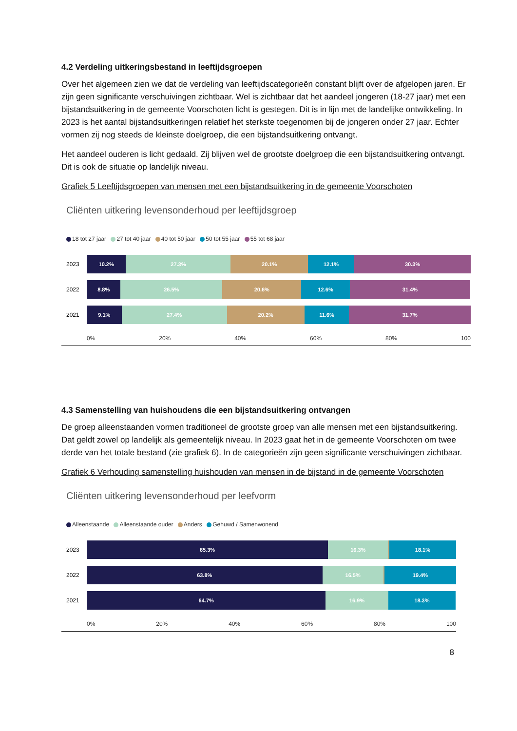4.2 Verdeling uitkeringsbestand in leeftijdsgroepen
Over het algemeen zien we dat de verdeling van leeftijdscategorieën constant blijft over de afgelopen jaren. Er zijn geen significante verschuivingen zichtbaar. Wel is zichtbaar dat het aandeel jongeren (18-27 jaar) met een bijstandsuitkering in de gemeente Voorschoten licht is gestegen. Dit is in lijn met de landelijke ontwikkeling. In 2023 is het aantal bijstandsuitkeringen relatief het sterkste toegenomen bij de jongeren onder 27 jaar. Echter vormen zij nog steeds de kleinste doelgroep, die een bijstandsuitkering ontvangt.
Het aandeel ouderen is licht gedaald. Zij blijven wel de grootste doelgroep die een bijstandsuitkering ontvangt. Dit is ook de situatie op landelijk niveau.
Grafiek 5 Leeftijdsgroepen van mensen met een bijstandsuitkering in de gemeente Voorschoten
Cliënten uitkering levensonderhoud per leeftijdsgroep
18 tot 27 jaar 27 tot 40 jaar 40 tot 50 jaar 50 tot 55 jaar 55 tot 68 jaar
2023
10.2% 27.3% 20.1% 12.1% 30.3%
2022
8.8% 26.5% 20.6% 12.6% 31.4%
2021
9.1% 27.4% 20.2% 11.6% 31.7%
0% 20% 40% 60% 80% 100
4.3 Samenstelling van huishoudens die een bijstandsuitkering ontvangen
De groep alleenstaanden vormen traditioneel de grootste groep van alle mensen met een bijstandsuitkering. Dat geldt zowel op landelijk als gemeentelijk niveau. In 2023 gaat het in de gemeente Voorschoten om twee derde van het totale bestand (zie grafiek 6). In de categorieën zijn geen significante verschuivingen zichtbaar.
Grafiek 6 Verhouding samenstelling huishouden van mensen in de bijstand in de gemeente Voorschoten
Cliënten uitkering levensonderhoud per leefvorm
Alleenstaande Alleenstaande ouder Anders Gehuwd / Samenwonend
2023
65.3% 16.3% 18.1%
2022
63.8% 16.5% 19.4%
2021
64.7% 16.9% 18.3%
0% 20% 40% 60% 80% 100
8